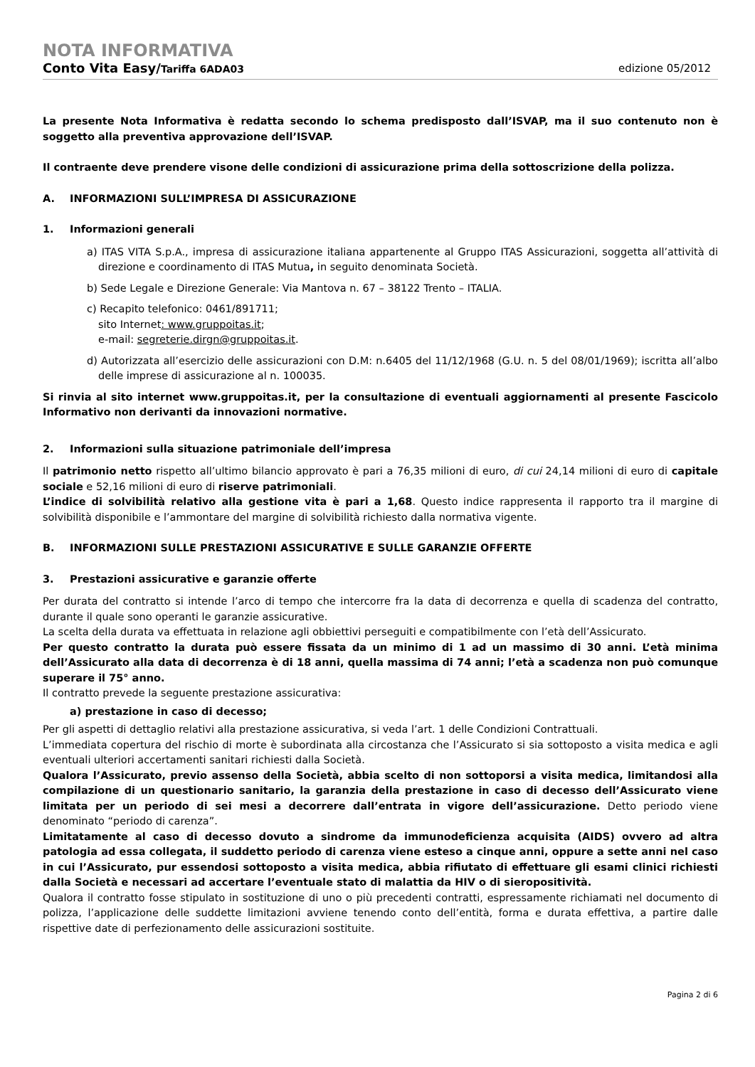NOTA INFORMATIVA
Conto Vita Easy/Tariffa 6ADA03 edizione 05/2012
La presente Nota Informativa è redatta secondo lo schema predisposto dall’ISVAP, ma il suo contenuto non è soggetto alla preventiva approvazione dell’ISVAP.
Il contraente deve prendere visone delle condizioni di assicurazione prima della sottoscrizione della polizza.
A. INFORMAZIONI SULL’IMPRESA DI ASSICURAZIONE
1. Informazioni generali
a) ITAS VITA S.p.A., impresa di assicurazione italiana appartenente al Gruppo ITAS Assicurazioni, soggetta all’attività di direzione e coordinamento di ITAS Mutua, in seguito denominata Società.
b) Sede Legale e Direzione Generale: Via Mantova n. 67 – 38122 Trento – ITALIA.
c) Recapito telefonico: 0461/891711;
sito Internet: www.gruppoitas.it;
e-mail: segreterie.dirgn@gruppoitas.it.
d) Autorizzata all’esercizio delle assicurazioni con D.M: n.6405 del 11/12/1968 (G.U. n. 5 del 08/01/1969); iscritta all’albo delle imprese di assicurazione al n. 100035.
Si rinvia al sito internet www.gruppoitas.it, per la consultazione di eventuali aggiornamenti al presente Fascicolo Informativo non derivanti da innovazioni normative.
2. Informazioni sulla situazione patrimoniale dell’impresa
Il patrimonio netto rispetto all’ultimo bilancio approvato è pari a 76,35 milioni di euro, di cui 24,14 milioni di euro di capitale sociale e 52,16 milioni di euro di riserve patrimoniali.
L’indice di solvibilità relativo alla gestione vita è pari a 1,68. Questo indice rappresenta il rapporto tra il margine di solvibilità disponibile e l’ammontare del margine di solvibilità richiesto dalla normativa vigente.
B. INFORMAZIONI SULLE PRESTAZIONI ASSICURATIVE E SULLE GARANZIE OFFERTE
3. Prestazioni assicurative e garanzie offerte
Per durata del contratto si intende l’arco di tempo che intercorre fra la data di decorrenza e quella di scadenza del contratto, durante il quale sono operanti le garanzie assicurative.
La scelta della durata va effettuata in relazione agli obbiettivi perseguiti e compatibilmente con l’età dell’Assicurato.
Per questo contratto la durata può essere fissata da un minimo di 1 ad un massimo di 30 anni. L’età minima dell’Assicurato alla data di decorrenza è di 18 anni, quella massima di 74 anni; l’età a scadenza non può comunque superare il 75° anno.
Il contratto prevede la seguente prestazione assicurativa:
a) prestazione in caso di decesso;
Per gli aspetti di dettaglio relativi alla prestazione assicurativa, si veda l’art. 1 delle Condizioni Contrattuali.
L’immediata copertura del rischio di morte è subordinata alla circostanza che l’Assicurato si sia sottoposto a visita medica e agli eventuali ulteriori accertamenti sanitari richiesti dalla Società.
Qualora l’Assicurato, previo assenso della Società, abbia scelto di non sottoporsi a visita medica, limitandosi alla compilazione di un questionario sanitario, la garanzia della prestazione in caso di decesso dell’Assicurato viene limitata per un periodo di sei mesi a decorrere dall’entrata in vigore dell’assicurazione. Detto periodo viene denominato “periodo di carenza”.
Limitatamente al caso di decesso dovuto a sindrome da immunodeficienza acquisita (AIDS) ovvero ad altra patologia ad essa collegata, il suddetto periodo di carenza viene esteso a cinque anni, oppure a sette anni nel caso in cui l’Assicurato, pur essendosi sottoposto a visita medica, abbia rifiutato di effettuare gli esami clinici richiesti dalla Società e necessari ad accertare l’eventuale stato di malattia da HIV o di sieropositività.
Qualora il contratto fosse stipulato in sostituzione di uno o più precedenti contratti, espressamente richiamati nel documento di polizza, l’applicazione delle suddette limitazioni avviene tenendo conto dell’entità, forma e durata effettiva, a partire dalle rispettive date di perfezionamento delle assicurazioni sostituite.
Pagina 2 di 6